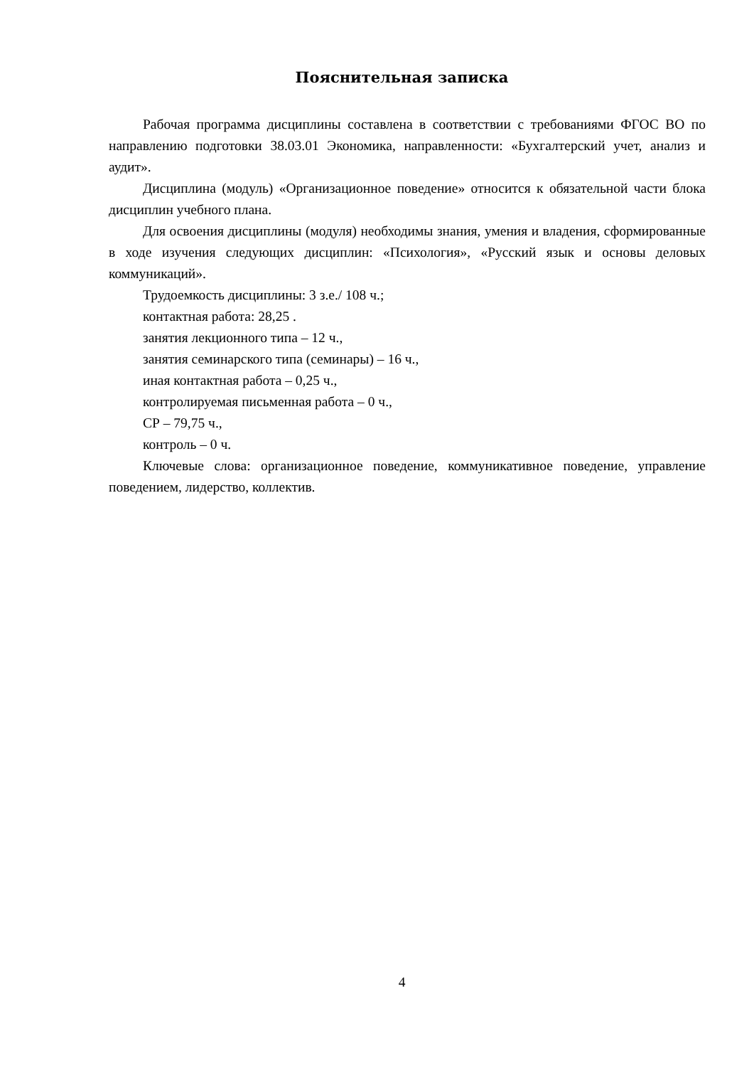Пояснительная записка
Рабочая программа дисциплины составлена в соответствии с требованиями ФГОС ВО по направлению подготовки 38.03.01 Экономика, направленности: «Бухгалтерский учет, анализ и аудит».
Дисциплина (модуль) «Организационное поведение» относится к обязательной части блока дисциплин учебного плана.
Для освоения дисциплины (модуля) необходимы знания, умения и владения, сформированные в ходе изучения следующих дисциплин: «Психология», «Русский язык и основы деловых коммуникаций».
Трудоемкость дисциплины: 3 з.е./ 108 ч.;
контактная работа: 28,25 .
занятия лекционного типа – 12 ч.,
занятия семинарского типа (семинары) – 16 ч.,
иная контактная работа – 0,25 ч.,
контролируемая письменная работа – 0 ч.,
СР – 79,75 ч.,
контроль – 0 ч.
Ключевые слова: организационное поведение, коммуникативное поведение, управление поведением, лидерство, коллектив.
4